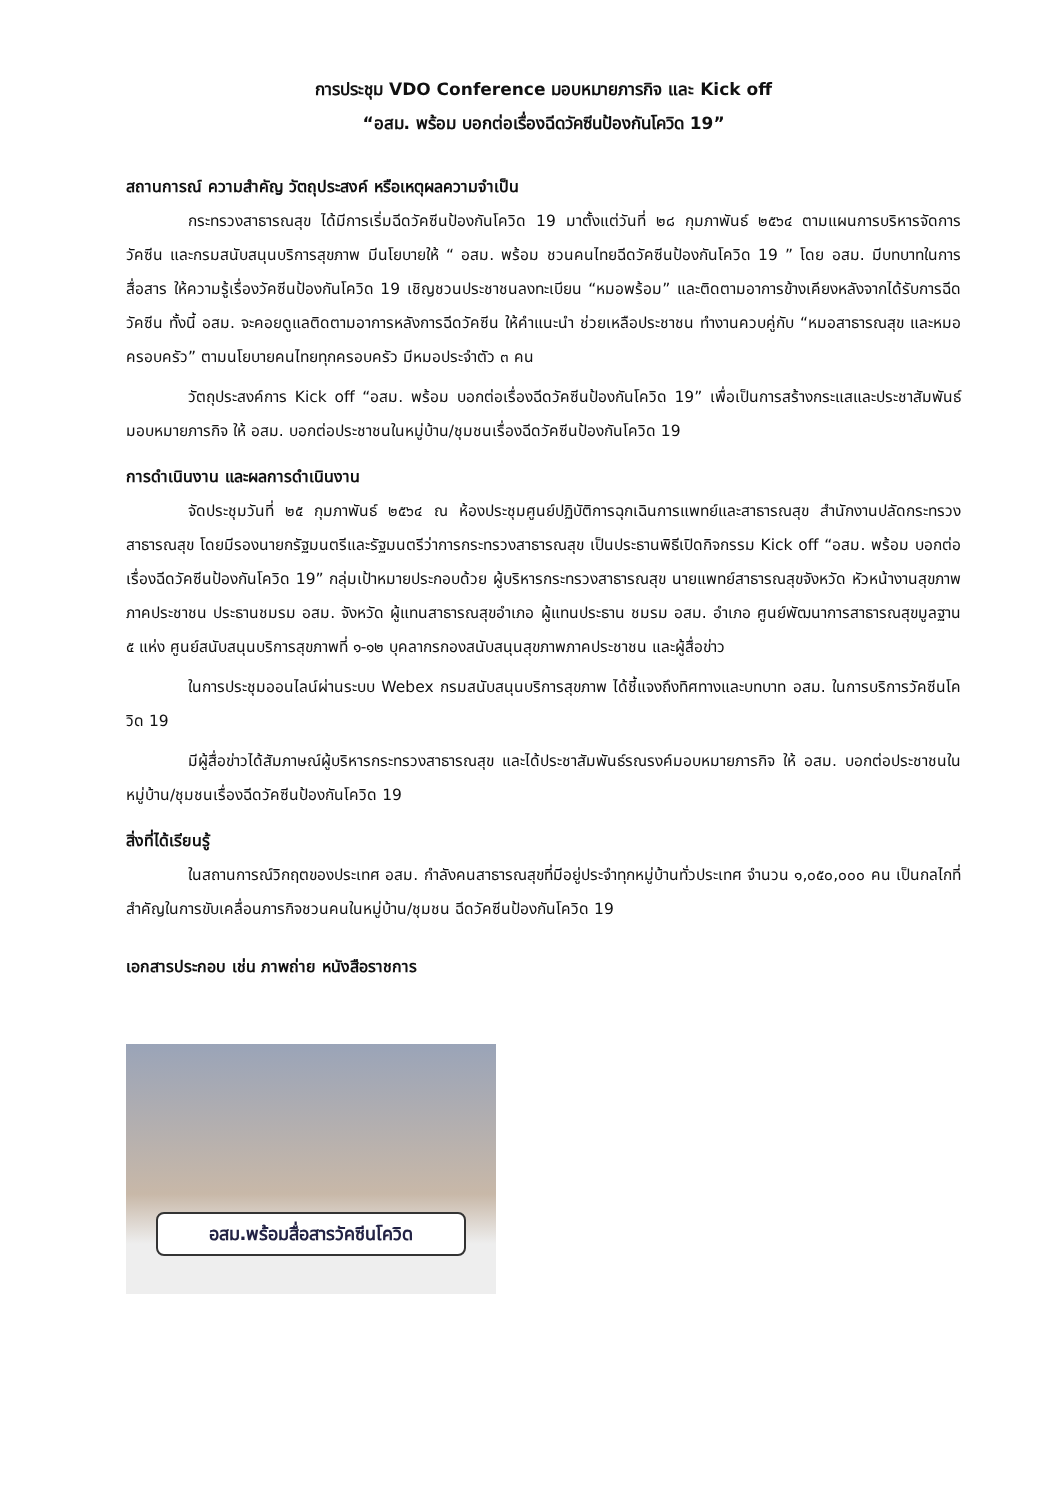การประชุม VDO Conference มอบหมายภารกิจ และ Kick off
“อสม. พร้อม บอกต่อเรื่องฉีดวัคซีนป้องกันโควิด 19”
สถานการณ์ ความสำคัญ วัตถุประสงค์ หรือเหตุผลความจำเป็น
กระทรวงสาธารณสุข ได้มีการเริ่มฉีดวัคซีนป้องกันโควิด 19 มาตั้งแต่วันที่ ๒๘ กุมภาพันธ์ ๒๕๖๔ ตามแผนการบริหารจัดการวัคซีน และกรมสนับสนุนบริการสุขภาพ มีนโยบายให้ “ อสม. พร้อม ชวนคนไทยฉีดวัคซีนป้องกันโควิด 19 ” โดย อสม. มีบทบาทในการสื่อสาร ให้ความรู้เรื่องวัคซีนป้องกันโควิด 19 เชิญชวนประชาชนลงทะเบียน “หมอพร้อม” และติดตามอาการข้างเคียงหลังจากได้รับการฉีดวัคซีน ทั้งนี้ อสม. จะคอยดูแลติดตามอาการหลังการฉีดวัคซีน ให้คำแนะนำ ช่วยเหลือประชาชน ทำงานควบคู่กับ “หมอสาธารณสุข และหมอครอบครัว” ตามนโยบายคนไทยทุกครอบครัว มีหมอประจำตัว ๓ คน
วัตถุประสงค์การ Kick off “อสม. พร้อม บอกต่อเรื่องฉีดวัคซีนป้องกันโควิด 19” เพื่อเป็นการสร้างกระแสและประชาสัมพันธ์มอบหมายภารกิจ ให้ อสม. บอกต่อประชาชนในหมู่บ้าน/ชุมชนเรื่องฉีดวัคซีนป้องกันโควิด 19
การดำเนินงาน และผลการดำเนินงาน
จัดประชุมวันที่ ๒๕ กุมภาพันธ์ ๒๕๖๔ ณ ห้องประชุมศูนย์ปฏิบัติการฉุกเฉินการแพทย์และสาธารณสุข สำนักงานปลัดกระทรวงสาธารณสุข โดยมีรองนายกรัฐมนตรีและรัฐมนตรีว่าการกระทรวงสาธารณสุข เป็นประธานพิธีเปิดกิจกรรม Kick off “อสม. พร้อม บอกต่อเรื่องฉีดวัคซีนป้องกันโควิด 19” กลุ่มเป้าหมายประกอบด้วย ผู้บริหารกระทรวงสาธารณสุข นายแพทย์สาธารณสุขจังหวัด หัวหน้างานสุขภาพภาคประชาชน ประธานชมรม อสม. จังหวัด ผู้แทนสาธารณสุขอำเภอ ผู้แทนประธาน ชมรม อสม. อำเภอ ศูนย์พัฒนาการสาธารณสุขมูลฐาน ๕ แห่ง ศูนย์สนับสนุนบริการสุขภาพที่ ๑-๑๒ บุคลากรกองสนับสนุนสุขภาพภาคประชาชน และผู้สื่อข่าว
ในการประชุมออนไลน์ผ่านระบบ Webex กรมสนับสนุนบริการสุขภาพ ได้ชี้แจงถึงทิศทางและบทบาท อสม. ในการบริการวัคซีนโควิด 19
มีผู้สื่อข่าวได้สัมภาษณ์ผู้บริหารกระทรวงสาธารณสุข และได้ประชาสัมพันธ์รณรงค์มอบหมายภารกิจ ให้ อสม. บอกต่อประชาชนในหมู่บ้าน/ชุมชนเรื่องฉีดวัคซีนป้องกันโควิด 19
สิ่งที่ได้เรียนรู้
ในสถานการณ์วิกฤตของประเทศ อสม. กำลังคนสาธารณสุขที่มีอยู่ประจำทุกหมู่บ้านทั่วประเทศ จำนวน ๑,๐๕๐,๐๐๐ คน เป็นกลไกที่สำคัญในการขับเคลื่อนภารกิจชวนคนในหมู่บ้าน/ชุมชน ฉีดวัคซีนป้องกันโควิด 19
เอกสารประกอบ เช่น ภาพถ่าย หนังสือราชการ
อสม.พร้อมสื่อสารวัคซีนโควิด